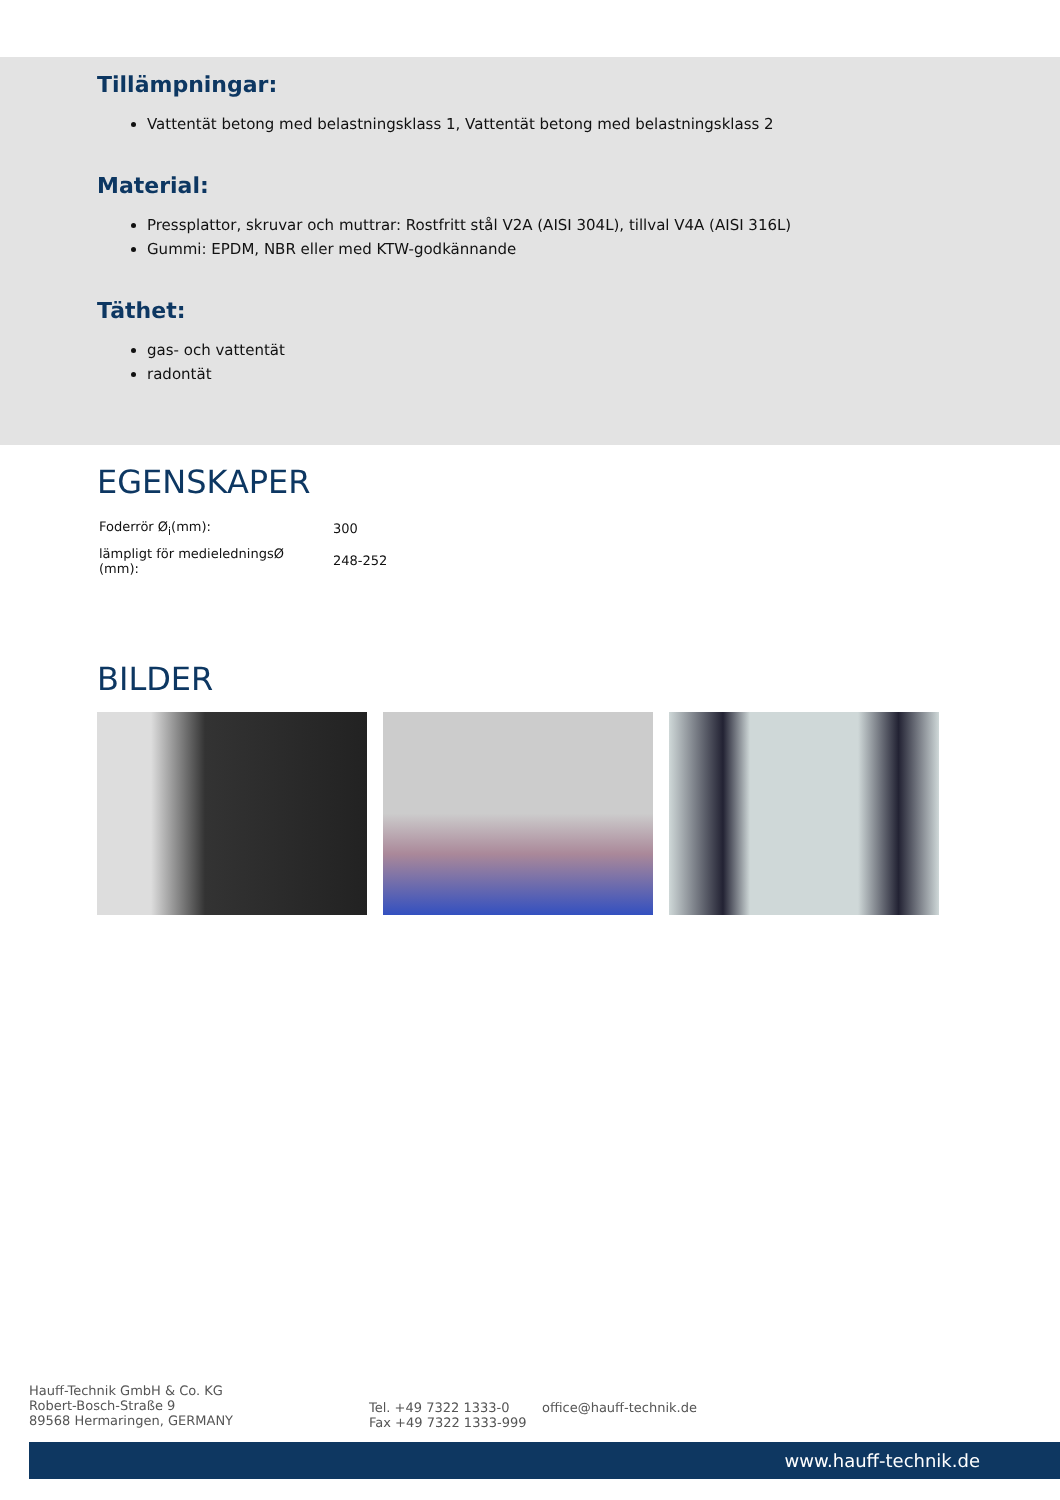Tillämpningar:
Vattentät betong med belastningsklass 1, Vattentät betong med belastningsklass 2
Material:
Pressplattor, skruvar och muttrar: Rostfritt stål V2A (AISI 304L), tillval V4A (AISI 316L)
Gummi: EPDM, NBR eller med KTW-godkännande
Täthet:
gas- och vattentät
radontät
EGENSKAPER
| Foderrör Ø<sub>i</sub>(mm): | 300 |
| lämpligt för medieledningsØ (mm): | 248-252 |
BILDER
Hauff-Technik GmbH & Co. KG
Robert-Bosch-Straße 9
89568 Hermaringen, GERMANY
Tel. +49 7322 1333-0
Fax +49 7322 1333-999
office@hauff-technik.de
www.hauff-technik.de